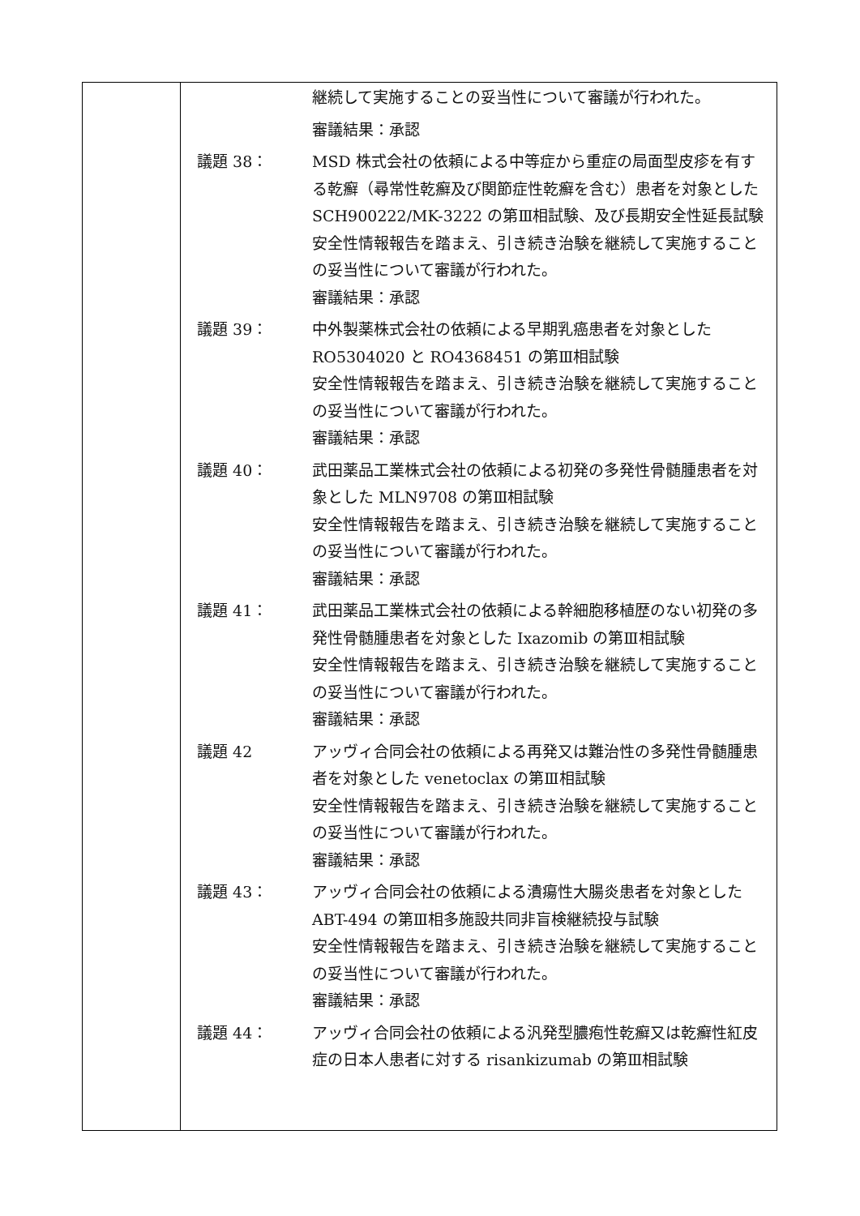| | 継続して実施することの妥当性について審議が行われた。 審議結果：承認 議題 38： MSD 株式会社の依頼による中等症から重症の局面型皮疹を有する乾癬（尋常性乾癬及び関節症性乾癬を含む）患者を対象とした SCH900222/MK-3222 の第Ⅲ相試験、及び長期安全性延長試験 安全性情報報告を踏まえ、引き続き治験を継続して実施することの妥当性について審議が行われた。 審議結果：承認 議題 39： 中外製薬株式会社の依頼による早期乳癌患者を対象とした RO5304020 と RO4368451 の第Ⅲ相試験 安全性情報報告を踏まえ、引き続き治験を継続して実施することの妥当性について審議が行われた。 審議結果：承認 議題 40： 武田薬品工業株式会社の依頼による初発の多発性骨髄腫患者を対象とした MLN9708 の第Ⅲ相試験 安全性情報報告を踏まえ、引き続き治験を継続して実施することの妥当性について審議が行われた。 審議結果：承認 議題 41： 武田薬品工業株式会社の依頼による幹細胞移植歴のない初発の多発性骨髄腫患者を対象とした Ixazomib の第Ⅲ相試験 安全性情報報告を踏まえ、引き続き治験を継続して実施することの妥当性について審議が行われた。 審議結果：承認 議題 42 アッヴィ合同会社の依頼による再発又は難治性の多発性骨髄腫患者を対象とした venetoclax の第Ⅲ相試験 安全性情報報告を踏まえ、引き続き治験を継続して実施することの妥当性について審議が行われた。 審議結果：承認 議題 43： アッヴィ合同会社の依頼による潰瘍性大腸炎患者を対象とした ABT-494 の第Ⅲ相多施設共同非盲検継続投与試験 安全性情報報告を踏まえ、引き続き治験を継続して実施することの妥当性について審議が行われた。 審議結果：承認 議題 44： アッヴィ合同会社の依頼による汎発型膿疱性乾癬又は乾癬性紅皮症の日本人患者に対する risankizumab の第Ⅲ相試験 |